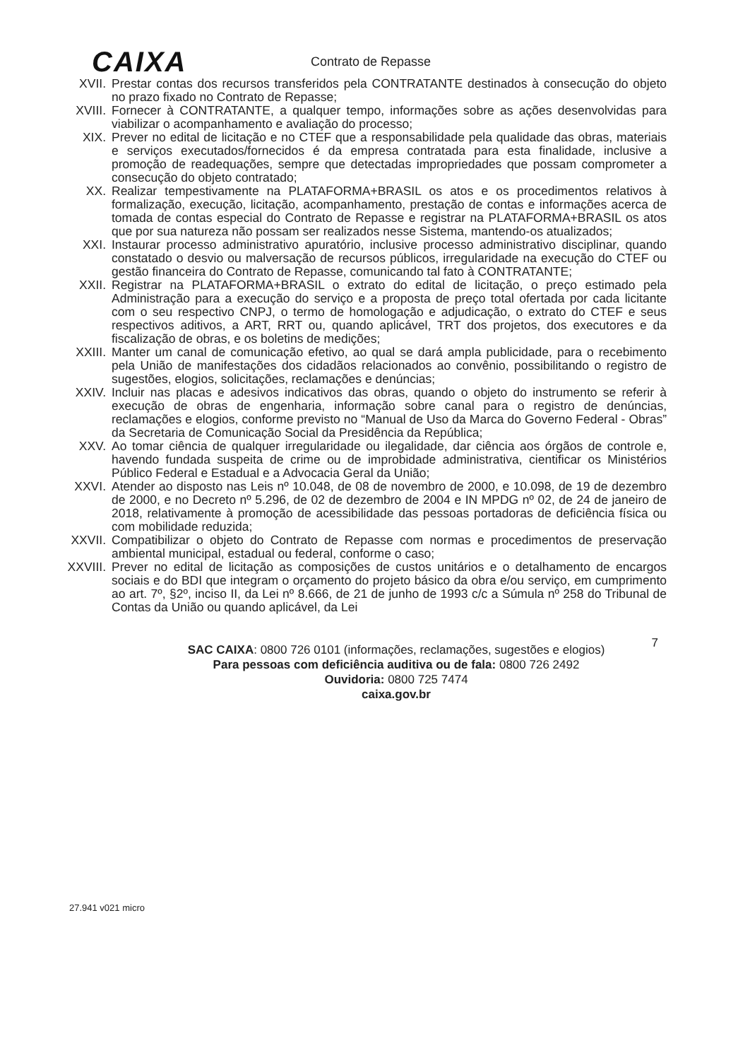CAIXA
Contrato de Repasse
XVII. Prestar contas dos recursos transferidos pela CONTRATANTE destinados à consecução do objeto no prazo fixado no Contrato de Repasse;
XVIII. Fornecer à CONTRATANTE, a qualquer tempo, informações sobre as ações desenvolvidas para viabilizar o acompanhamento e avaliação do processo;
XIX. Prever no edital de licitação e no CTEF que a responsabilidade pela qualidade das obras, materiais e serviços executados/fornecidos é da empresa contratada para esta finalidade, inclusive a promoção de readequações, sempre que detectadas impropriedades que possam comprometer a consecução do objeto contratado;
XX. Realizar tempestivamente na PLATAFORMA+BRASIL os atos e os procedimentos relativos à formalização, execução, licitação, acompanhamento, prestação de contas e informações acerca de tomada de contas especial do Contrato de Repasse e registrar na PLATAFORMA+BRASIL os atos que por sua natureza não possam ser realizados nesse Sistema, mantendo-os atualizados;
XXI. Instaurar processo administrativo apuratório, inclusive processo administrativo disciplinar, quando constatado o desvio ou malversação de recursos públicos, irregularidade na execução do CTEF ou gestão financeira do Contrato de Repasse, comunicando tal fato à CONTRATANTE;
XXII. Registrar na PLATAFORMA+BRASIL o extrato do edital de licitação, o preço estimado pela Administração para a execução do serviço e a proposta de preço total ofertada por cada licitante com o seu respectivo CNPJ, o termo de homologação e adjudicação, o extrato do CTEF e seus respectivos aditivos, a ART, RRT ou, quando aplicável, TRT dos projetos, dos executores e da fiscalização de obras, e os boletins de medições;
XXIII. Manter um canal de comunicação efetivo, ao qual se dará ampla publicidade, para o recebimento pela União de manifestações dos cidadãos relacionados ao convênio, possibilitando o registro de sugestões, elogios, solicitações, reclamações e denúncias;
XXIV. Incluir nas placas e adesivos indicativos das obras, quando o objeto do instrumento se referir à execução de obras de engenharia, informação sobre canal para o registro de denúncias, reclamações e elogios, conforme previsto no “Manual de Uso da Marca do Governo Federal - Obras” da Secretaria de Comunicação Social da Presidência da República;
XXV. Ao tomar ciência de qualquer irregularidade ou ilegalidade, dar ciência aos órgãos de controle e, havendo fundada suspeita de crime ou de improbidade administrativa, cientificar os Ministérios Público Federal e Estadual e a Advocacia Geral da União;
XXVI. Atender ao disposto nas Leis nº 10.048, de 08 de novembro de 2000, e 10.098, de 19 de dezembro de 2000, e no Decreto nº 5.296, de 02 de dezembro de 2004 e IN MPDG nº 02, de 24 de janeiro de 2018, relativamente à promoção de acessibilidade das pessoas portadoras de deficiência física ou com mobilidade reduzida;
XXVII. Compatibilizar o objeto do Contrato de Repasse com normas e procedimentos de preservação ambiental municipal, estadual ou federal, conforme o caso;
XXVIII. Prever no edital de licitação as composições de custos unitários e o detalhamento de encargos sociais e do BDI que integram o orçamento do projeto básico da obra e/ou serviço, em cumprimento ao art. 7º, §2º, inciso II, da Lei nº 8.666, de 21 de junho de 1993 c/c a Súmula nº 258 do Tribunal de Contas da União ou quando aplicável, da Lei
7
SAC CAIXA: 0800 726 0101 (informações, reclamações, sugestões e elogios)
Para pessoas com deficiência auditiva ou de fala: 0800 726 2492
Ouvidoria: 0800 725 7474
caixa.gov.br
27.941 v021 micro